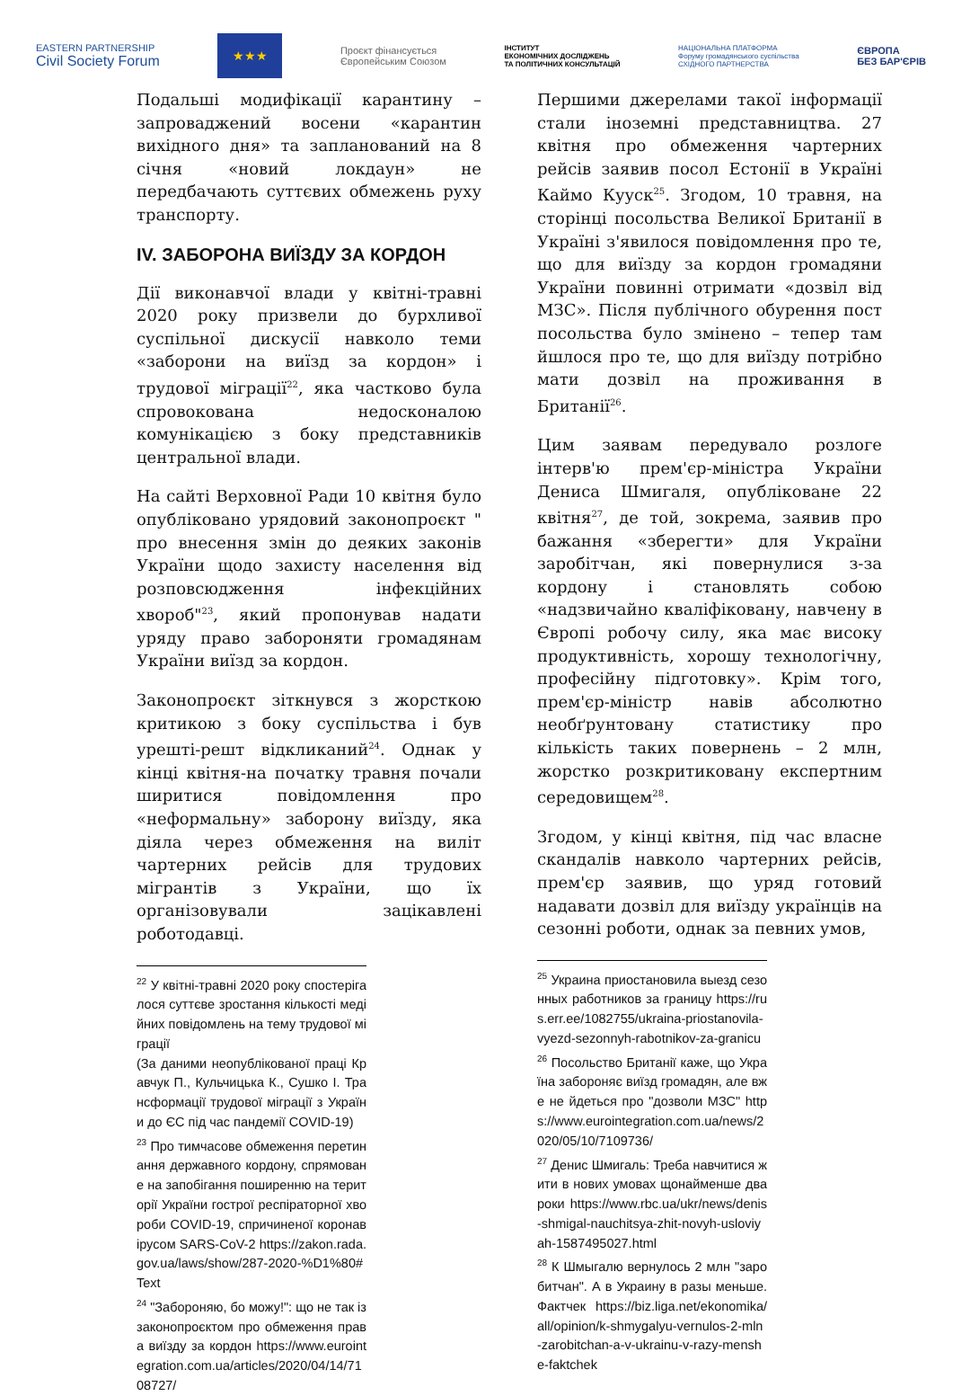EASTERN PARTNERSHIP
Civil Society Forum ★★★ Проєкт фінансується
Європейським Союзом ІНСТИТУТ
ЕКОНОМІЧНИХ ДОСЛІДЖЕНЬ
ТА ПОЛІТИЧНИХ КОНСУЛЬТАЦІЙ НАЦІОНАЛЬНА ПЛАТФОРМА
Форуму громадянського суспільства
СХІДНОГО ПАРТНЕРСТВА ЄВРОПА
БЕЗ БАР'ЄРІВ
Подальші модифікації карантину – запроваджений восени «карантин вихідного дня» та запланований на 8 січня «новий локдаун» не передбачають суттєвих обмежень руху транспорту.
IV. ЗАБОРОНА ВИЇЗДУ ЗА КОРДОН
Дії виконавчої влади у квітні-травні 2020 року призвели до бурхливої суспільної дискусії навколо теми «заборони на виїзд за кордон» і трудової міграції<sup>22</sup>, яка частково була спровокована недосконалою комунікацією з боку представників центральної влади.
На сайті Верховної Ради 10 квітня було опубліковано урядовий законопроєкт " про внесення змін до деяких законів України щодо захисту населення від розповсюдження інфекційних хвороб"<sup>23</sup>, який пропонував надати уряду право забороняти громадянам України виїзд за кордон.
Законопроєкт зіткнувся з жорсткою критикою з боку суспільства і був урешті-решт відкликаний<sup>24</sup>. Однак у кінці квітня-на початку травня почали ширитися повідомлення про «неформальну» заборону виїзду, яка діяла через обмеження на виліт чартерних рейсів для трудових мігрантів з України, що їх організовували зацікавлені роботодавці.
<sup>22</sup> У квітні-травні 2020 року спостерігалося суттєве зростання кількості медійних повідомлень на тему трудової міграції
(За даними неопублікованої праці Кравчук П., Кульчицька К., Сушко І. Трансформації трудової міграції з України до ЄС під час пандемії COVID-19)
<sup>23</sup> Про тимчасове обмеження перетинання державного кордону, спрямоване на запобігання поширенню на території України гострої респіраторної хвороби COVID-19, спричиненої коронавірусом SARS-CoV-2 https://zakon.rada.gov.ua/laws/show/287-2020-%D1%80#Text
<sup>24</sup> "Забороняю, бо можу!": що не так із законопроєктом про обмеження права виїзду за кордон https://www.eurointegration.com.ua/articles/2020/04/14/7108727/
Першими джерелами такої інформації стали іноземні представництва. 27 квітня про обмеження чартерних рейсів заявив посол Естонії в Україні Каймо Кууск<sup>25</sup>. Згодом, 10 травня, на сторінці посольства Великої Британії в Україні з'явилося повідомлення про те, що для виїзду за кордон громадяни України повинні отримати «дозвіл від МЗС». Після публічного обурення пост посольства було змінено – тепер там йшлося про те, що для виїзду потрібно мати дозвіл на проживання в Британії<sup>26</sup>.
Цим заявам передувало розлоге інтерв'ю прем'єр-міністра України Дениса Шмигаля, опубліковане 22 квітня<sup>27</sup>, де той, зокрема, заявив про бажання «зберегти» для України заробітчан, які повернулися з-за кордону і становлять собою «надзвичайно кваліфіковану, навчену в Європі робочу силу, яка має високу продуктивність, хорошу технологічну, професійну підготовку». Крім того, прем'єр-міністр навів абсолютно необґрунтовану статистику про кількість таких повернень – 2 млн, жорстко розкритиковану експертним середовищем<sup>28</sup>.
Згодом, у кінці квітня, під час власне скандалів навколо чартерних рейсів, прем'єр заявив, що уряд готовий надавати дозвіл для виїзду українців на сезонні роботи, однак за певних умов,
<sup>25</sup> Украина приостановила выезд сезонных работников за границу https://rus.err.ee/1082755/ukraina-priostanovila-vyezd-sezonnyh-rabotnikov-za-granicu
<sup>26</sup> Посольство Британії каже, що Україна забороняє виїзд громадян, але вже не йдеться про "дозволи МЗС" https://www.eurointegration.com.ua/news/2020/05/10/7109736/
<sup>27</sup> Денис Шмигаль: Треба навчитися жити в нових умовах щонайменше два роки https://www.rbc.ua/ukr/news/denis-shmigal-nauchitsya-zhit-novyh-usloviyah-1587495027.html
<sup>28</sup> К Шмыгалю вернулось 2 млн "заробитчан". А в Украину в разы меньше. Фактчек https://biz.liga.net/ekonomika/all/opinion/k-shmygalyu-vernulos-2-mln-zarobitchan-a-v-ukrainu-v-razy-menshe-faktchek